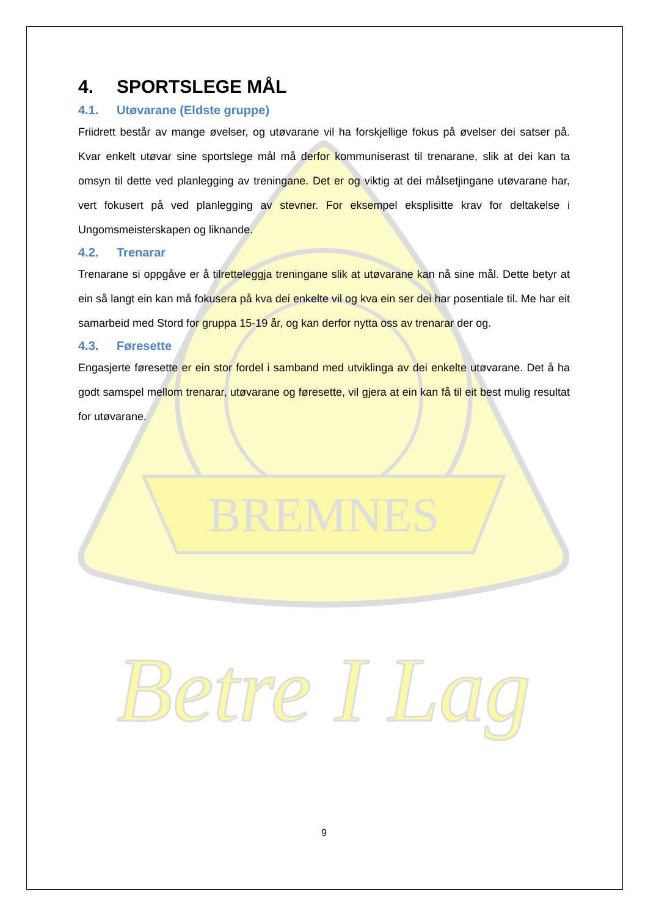BREMNES
Betre I Lag
4. SPORTSLEGE MÅL
4.1. Utøvarane (Eldste gruppe)
Friidrett består av mange øvelser, og utøvarane vil ha forskjellige fokus på øvelser dei satser på. Kvar enkelt utøvar sine sportslege mål må derfor kommuniserast til trenarane, slik at dei kan ta omsyn til dette ved planlegging av treningane. Det er og viktig at dei målsetjingane utøvarane har, vert fokusert på ved planlegging av stevner. For eksempel eksplisitte krav for deltakelse i Ungomsmeisterskapen og liknande.
4.2. Trenarar
Trenarane si oppgåve er å tilretteleggja treningane slik at utøvarane kan nå sine mål. Dette betyr at ein så langt ein kan må fokusera på kva dei enkelte vil og kva ein ser dei har posentiale til. Me har eit samarbeid med Stord for gruppa 15-19 år, og kan derfor nytta oss av trenarar der og.
4.3. Føresette
Engasjerte føresette er ein stor fordel i samband med utviklinga av dei enkelte utøvarane. Det å ha godt samspel mellom trenarar, utøvarane og føresette, vil gjera at ein kan få til eit best mulig resultat for utøvarane.
9